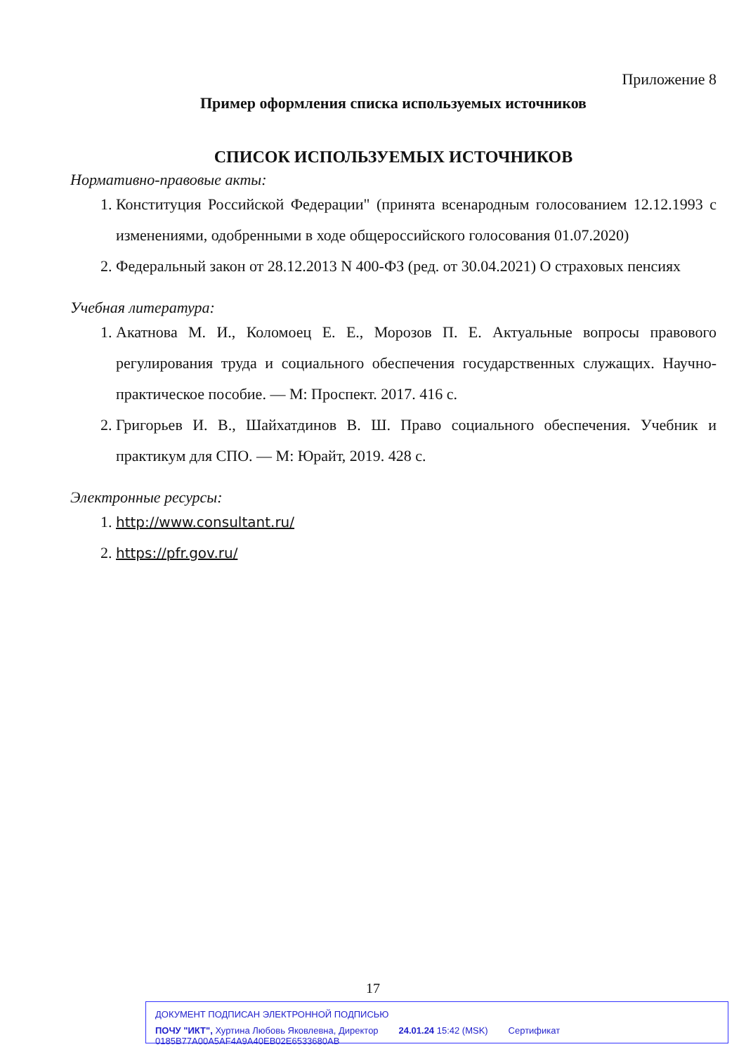Приложение 8
Пример оформления списка используемых источников
СПИСОК ИСПОЛЬЗУЕМЫХ ИСТОЧНИКОВ
Нормативно-правовые акты:
1. Конституция Российской Федерации" (принята всенародным голосованием 12.12.1993 с изменениями, одобренными в ходе общероссийского голосования 01.07.2020)
2. Федеральный закон от 28.12.2013 N 400-ФЗ (ред. от 30.04.2021) О страховых пенсиях
Учебная литература:
1. Акатнова М. И., Коломоец Е. Е., Морозов П. Е. Актуальные вопросы правового регулирования труда и социального обеспечения государственных служащих. Научно-практическое пособие. — М: Проспект. 2017. 416 с.
2. Григорьев И. В., Шайхатдинов В. Ш. Право социального обеспечения. Учебник и практикум для СПО. — М: Юрайт, 2019. 428 с.
Электронные ресурсы:
1. http://www.consultant.ru/
2. https://pfr.gov.ru/
17
ДОКУМЕНТ ПОДПИСАН ЭЛЕКТРОННОЙ ПОДПИСЬЮ
ПОЧУ "ИКТ", Хуртина Любовь Яковлевна, Директор 24.01.24 15:42 (MSK) Сертификат 0185B77A00A5AF4A9A40EB02E6533680AB